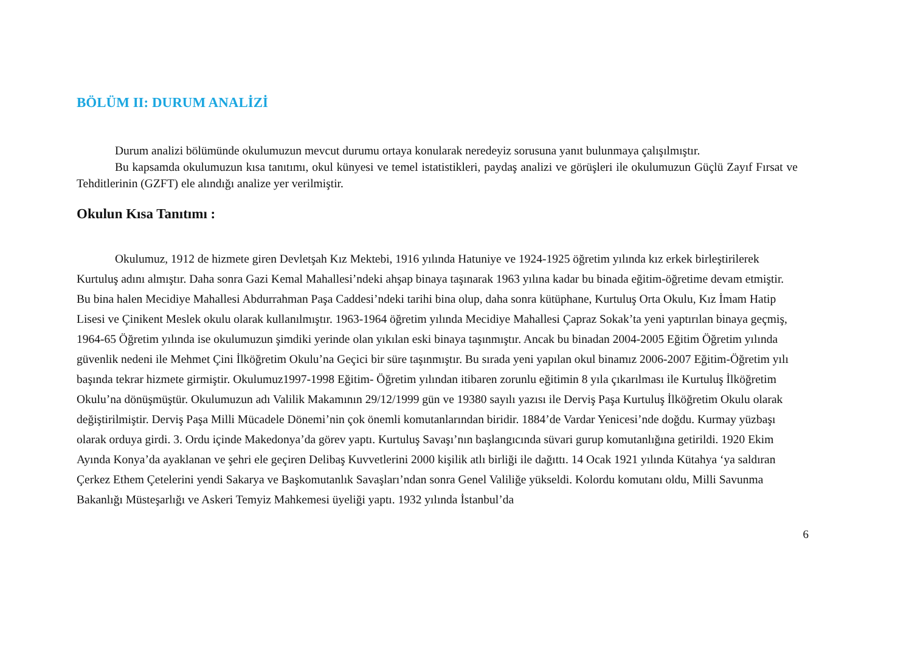BÖLÜM II: DURUM ANALİZİ
Durum analizi bölümünde okulumuzun mevcut durumu ortaya konularak neredeyiz sorusuna yanıt bulunmaya çalışılmıştır.
Bu kapsamda okulumuzun kısa tanıtımı, okul künyesi ve temel istatistikleri, paydaş analizi ve görüşleri ile okulumuzun Güçlü Zayıf Fırsat ve Tehditlerinin (GZFT) ele alındığı analize yer verilmiştir.
Okulun Kısa Tanıtımı :
Okulumuz, 1912 de hizmete giren Devletşah Kız Mektebi, 1916 yılında Hatuniye ve 1924-1925 öğretim yılında kız erkek birleştirilerek Kurtuluş adını almıştır. Daha sonra Gazi Kemal Mahallesi’ndeki ahşap binaya taşınarak 1963 yılına kadar bu binada eğitim-öğretime devam etmiştir. Bu bina halen Mecidiye Mahallesi Abdurrahman Paşa Caddesi’ndeki tarihi bina olup, daha sonra kütüphane, Kurtuluş Orta Okulu, Kız İmam Hatip Lisesi ve Çinikent Meslek okulu olarak kullanılmıştır. 1963-1964 öğretim yılında Mecidiye Mahallesi Çapraz Sokak’ta yeni yaptırılan binaya geçmiş, 1964-65 Öğretim yılında ise okulumuzun şimdiki yerinde olan yıkılan eski binaya taşınmıştır. Ancak bu binadan 2004-2005 Eğitim Öğretim yılında güvenlik nedeni ile Mehmet Çini İlköğretim Okulu’na Geçici bir süre taşınmıştır. Bu sırada yeni yapılan okul binamız 2006-2007 Eğitim-Öğretim yılı başında tekrar hizmete girmiştir. Okulumuz1997-1998 Eğitim- Öğretim yılından itibaren zorunlu eğitimin 8 yıla çıkarılması ile Kurtuluş İlköğretim Okulu’na dönüşmüştür. Okulumuzun adı Valilik Makamının 29/12/1999 gün ve 19380 sayılı yazısı ile Derviş Paşa Kurtuluş İlköğretim Okulu olarak değiştirilmiştir. Derviş Paşa Milli Mücadele Dönemi’nin çok önemli komutanlarından biridir. 1884’de Vardar Yenicesi’nde doğdu. Kurmay yüzbaşı olarak orduya girdi. 3. Ordu içinde Makedonya’da görev yaptı. Kurtuluş Savaşı’nın başlangıcında süvari gurup komutanlığına getirildi. 1920 Ekim Ayında Konya’da ayaklanan ve şehri ele geçiren Delibaş Kuvvetlerini 2000 kişilik atlı birliği ile dağıttı. 14 Ocak 1921 yılında Kütahya ‘ya saldıran Çerkez Ethem Çetelerini yendi Sakarya ve Başkomutanlık Savaşları’ndan sonra Genel Valiliğe yükseldi. Kolordu komutanı oldu, Milli Savunma Bakanlığı Müsteşarlığı ve Askeri Temyiz Mahkemesi üyeliği yaptı. 1932 yılında İstanbul’da
6